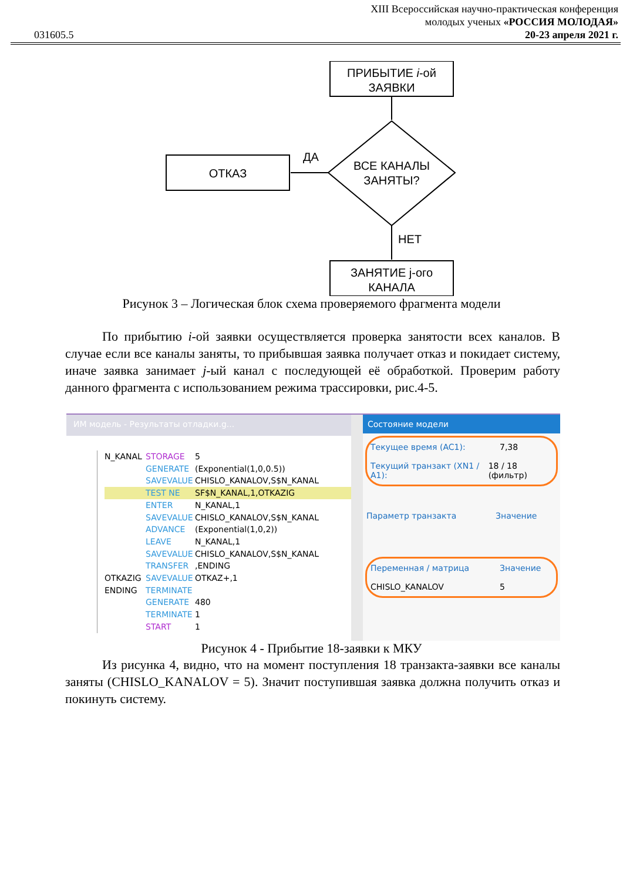031605.5
XIII Всероссийская научно-практическая конференция
молодых ученых «РОССИЯ МОЛОДАЯ»
20-23 апреля 2021 г.
ПРИБЫТИЕ i-ой
ЗАЯВКИ
ВСЕ КАНАЛЫ
ЗАНЯТЫ?
ДА
ОТКАЗ
НЕТ
ЗАНЯТИЕ j-ого
КАНАЛА
Рисунок 3 – Логическая блок схема проверяемого фрагмента модели
По прибытию i-ой заявки осуществляется проверка занятости всех каналов. В случае если все каналы заняты, то прибывшая заявка получает отказ и покидает систему, иначе заявка занимает j-ый канал с последующей её обработкой. Проверим работу данного фрагмента с использованием режима трассировки, рис.4-5.
ИМ модель - Результаты отладки.g...
N_KANAL STORAGE 5
GENERATE (Exponential(1,0,0.5))
SAVEVALUE CHISLO_KANALOV,S$N_KANAL
TEST NE SF$N_KANAL,1,OTKAZIG
ENTER N_KANAL,1
SAVEVALUE CHISLO_KANALOV,S$N_KANAL
ADVANCE (Exponential(1,0,2))
LEAVE N_KANAL,1
SAVEVALUE CHISLO_KANALOV,S$N_KANAL
TRANSFER,ENDING
OTKAZIG SAVEVALUE OTKAZ+,1
ENDING TERMINATE
GENERATE 480
TERMINATE 1
START 1
Состояние модели
Текущее время (AC1): 7,38
Текущий транзакт (XN1 / A1): 18 / 18 (фильтр)
Параметр транзакта Значение
Переменная / матрица Значение
CHISLO_KANALOV 5
Рисунок 4 - Прибытие 18-заявки к МКУ
Из рисунка 4, видно, что на момент поступления 18 транзакта-заявки все каналы заняты (CHISLO_KANALOV = 5). Значит поступившая заявка должна получить отказ и покинуть систему.